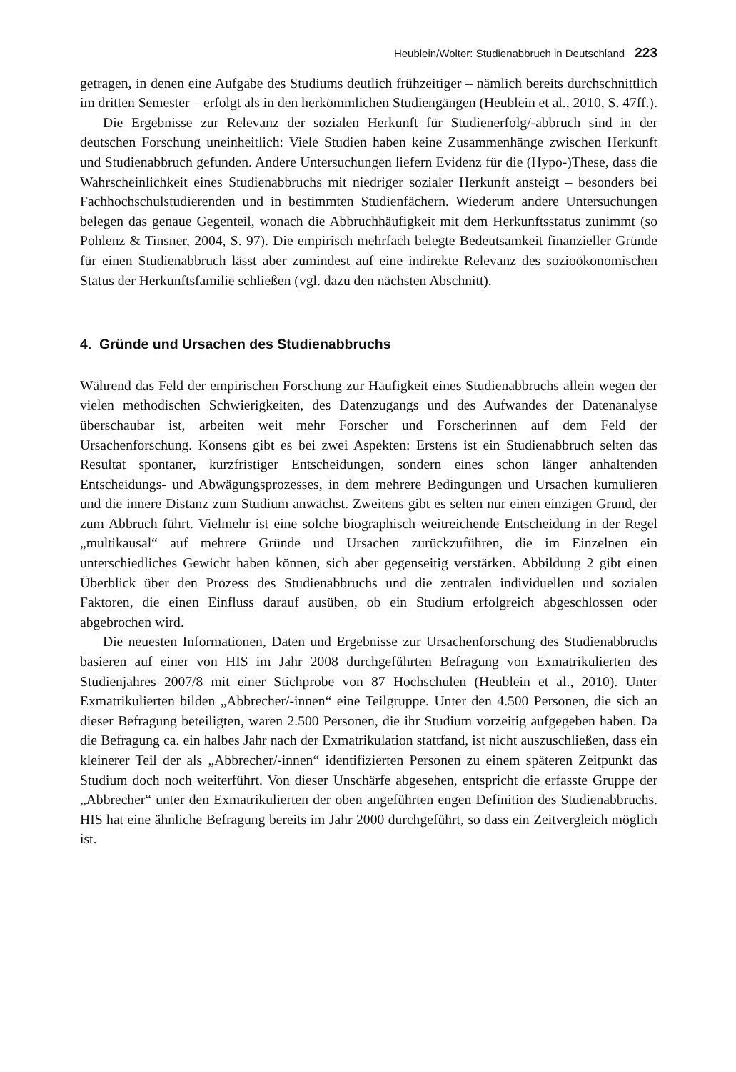Heublein/Wolter: Studienabbruch in Deutschland 223
getragen, in denen eine Aufgabe des Studiums deutlich frühzeitiger – nämlich bereits durchschnittlich im dritten Semester – erfolgt als in den herkömmlichen Studiengängen (Heublein et al., 2010, S. 47ff.).
Die Ergebnisse zur Relevanz der sozialen Herkunft für Studienerfolg/-abbruch sind in der deutschen Forschung uneinheitlich: Viele Studien haben keine Zusammenhänge zwischen Herkunft und Studienabbruch gefunden. Andere Untersuchungen liefern Evidenz für die (Hypo-)These, dass die Wahrscheinlichkeit eines Studienabbruchs mit niedriger sozialer Herkunft ansteigt – besonders bei Fachhochschulstudierenden und in bestimmten Studienfächern. Wiederum andere Untersuchungen belegen das genaue Gegenteil, wonach die Abbruchhäufigkeit mit dem Herkunftsstatus zunimmt (so Pohlenz & Tinsner, 2004, S. 97). Die empirisch mehrfach belegte Bedeutsamkeit finanzieller Gründe für einen Studienabbruch lässt aber zumindest auf eine indirekte Relevanz des sozioökonomischen Status der Herkunftsfamilie schließen (vgl. dazu den nächsten Abschnitt).
4. Gründe und Ursachen des Studienabbruchs
Während das Feld der empirischen Forschung zur Häufigkeit eines Studienabbruchs allein wegen der vielen methodischen Schwierigkeiten, des Datenzugangs und des Aufwandes der Datenanalyse überschaubar ist, arbeiten weit mehr Forscher und Forscherinnen auf dem Feld der Ursachenforschung. Konsens gibt es bei zwei Aspekten: Erstens ist ein Studienabbruch selten das Resultat spontaner, kurzfristiger Entscheidungen, sondern eines schon länger anhaltenden Entscheidungs- und Abwägungsprozesses, in dem mehrere Bedingungen und Ursachen kumulieren und die innere Distanz zum Studium anwächst. Zweitens gibt es selten nur einen einzigen Grund, der zum Abbruch führt. Vielmehr ist eine solche biographisch weitreichende Entscheidung in der Regel „multikausal“ auf mehrere Gründe und Ursachen zurückzuführen, die im Einzelnen ein unterschiedliches Gewicht haben können, sich aber gegenseitig verstärken. Abbildung 2 gibt einen Überblick über den Prozess des Studienabbruchs und die zentralen individuellen und sozialen Faktoren, die einen Einfluss darauf ausüben, ob ein Studium erfolgreich abgeschlossen oder abgebrochen wird.
Die neuesten Informationen, Daten und Ergebnisse zur Ursachenforschung des Studienabbruchs basieren auf einer von HIS im Jahr 2008 durchgeführten Befragung von Exmatrikulierten des Studienjahres 2007/8 mit einer Stichprobe von 87 Hochschulen (Heublein et al., 2010). Unter Exmatrikulierten bilden „Abbrecher/-innen“ eine Teilgruppe. Unter den 4.500 Personen, die sich an dieser Befragung beteiligten, waren 2.500 Personen, die ihr Studium vorzeitig aufgegeben haben. Da die Befragung ca. ein halbes Jahr nach der Exmatrikulation stattfand, ist nicht auszuschließen, dass ein kleinerer Teil der als „Abbrecher/-innen“ identifizierten Personen zu einem späteren Zeitpunkt das Studium doch noch weiterführt. Von dieser Unschärfe abgesehen, entspricht die erfasste Gruppe der „Abbrecher“ unter den Exmatrikulierten der oben angeführten engen Definition des Studienabbruchs. HIS hat eine ähnliche Befragung bereits im Jahr 2000 durchgeführt, so dass ein Zeitvergleich möglich ist.